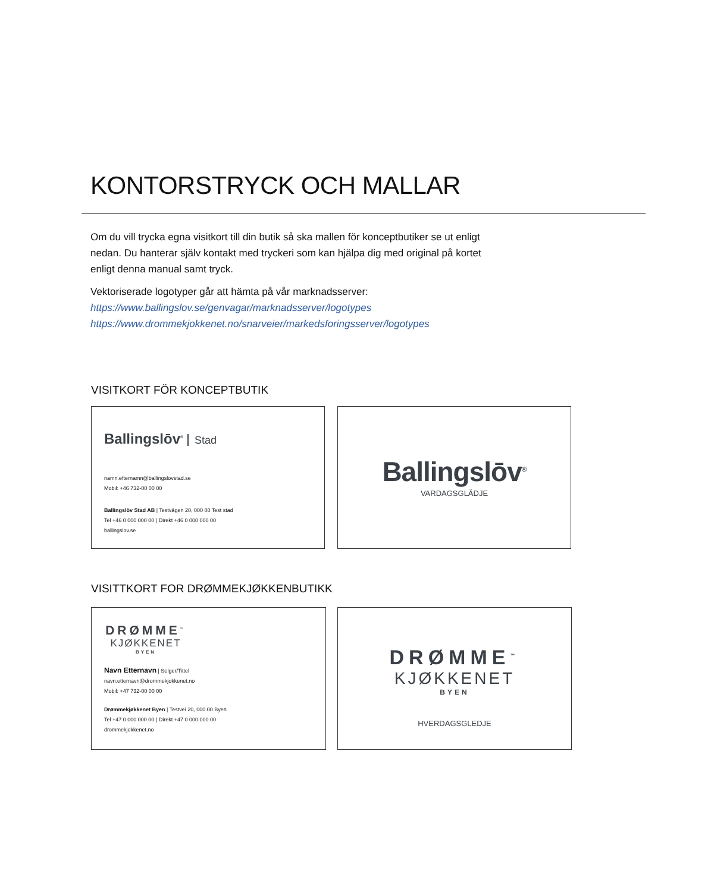KONTORSTRYCK OCH MALLAR
Om du vill trycka egna visitkort till din butik så ska mallen för konceptbutiker se ut enligt nedan. Du hanterar själv kontakt med tryckeri som kan hjälpa dig med original på kortet enligt denna manual samt tryck.
Vektoriserade logotyper går att hämta på vår marknadsserver:
https://www.ballingslov.se/genvagar/marknadsserver/logotypes
https://www.drommekjokkenet.no/snarveier/markedsforingsserver/logotypes
VISITKORT FÖR KONCEPTBUTIK
Ballingslōv<sup>®</sup> Stad
namn.efternamn@ballingslovstad.se
Mobil: +46 732-00 00 00
Ballingslöv Stad AB | Testvägen 20, 000 00 Test stad
Tel +46 0 000 000 00 | Direkt +46 0 000 000 00
ballingslov.se
Ballingslōv<sup>®</sup>
VARDAGSGLÄDJE
VISITTKORT FOR DRØMMEKJØKKENBUTIKK
DRØMME<sup>™</sup>
KJØKKENET
BYEN
Navn Etternavn | Selger/Tittel
navn.etternavn@drommekjokkenet.no
Mobil: +47 732-00 00 00
Drømmekjøkkenet Byen | Testvei 20, 000 00 Byen
Tel +47 0 000 000 00 | Direkt +47 0 000 000 00
drommekjokkenet.no
DRØMME<sup>™</sup>
KJØKKENET
BYEN
HVERDAGSGLEDJE